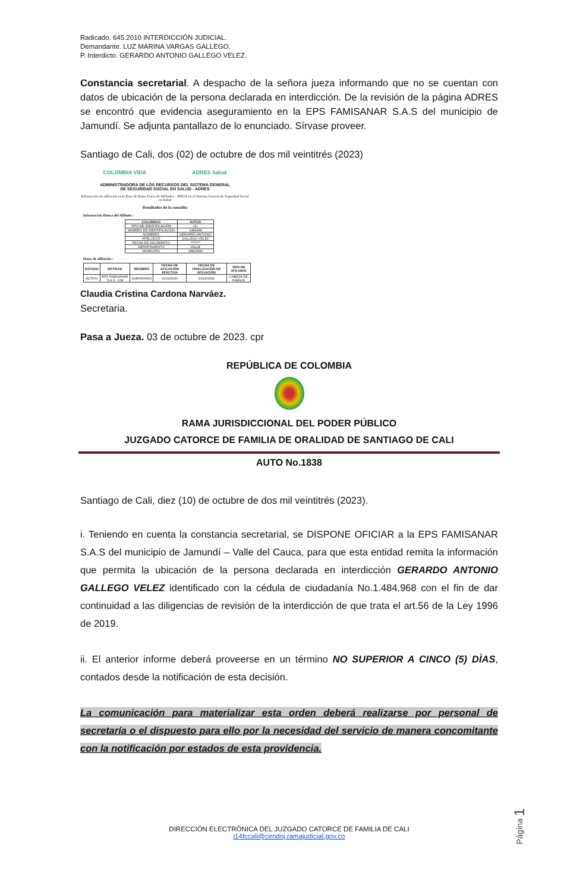Radicado. 645.2010 INTERDICCIÓN JUDICIAL.
Demandante. LUZ MARINA VARGAS GALLEGO.
P. Interdicto. GERARDO ANTONIO GALLEGO VELEZ.
Constancia secretarial. A despacho de la señora jueza informando que no se cuentan con datos de ubicación de la persona declarada en interdicción. De la revisión de la página ADRES se encontró que evidencia aseguramiento en la EPS FAMISANAR S.A.S del municipio de Jamundí. Se adjunta pantallazo de lo enunciado. Sírvase proveer.
Santiago de Cali, dos (02) de octubre de dos mil veintitrés (2023)
COLOMBIA VIDA ADRES Salud
ADMINISTRADORA DE LOS RECURSOS DEL SISTEMA GENERAL
DE SEGURIDAD SOCIAL EN SALUD - ADRES
Información de afiliación en la Base de Datos Única de Afiliados – BDUA en el Sistema General de Seguridad Social en Salud
Resultados de la consulta
Información Básica del Afiliado :
| COLUMNAS | DATOS |
| --- | --- |
| TIPO DE IDENTIFICACIÓN | CC |
| NUMERO DE IDENTIFICACION | 1484968 |
| NOMBRES | GERARDO ANTONIO |
| APELLIDOS | GALLEGO VELEZ |
| FECHA DE NACIMIENTO | **/**/** |
| DEPARTAMENTO | VALLE |
| MUNICIPIO | JAMUNDI |
Datos de afiliación :
| ESTADO | ENTIDAD | REGIMEN | FECHA DE AFILIACIÓN EFECTIVA | FECHA DE FINALIZACIÓN DE AFILIACIÓN | TIPO DE AFILIADO |
| --- | --- | --- | --- | --- | --- |
| ACTIVO | EPS FAMISANAR S.A.S. -CM | SUBSIDIADO | 01/12/2020 | 31/12/2999 | CABEZA DE FAMILIA |
Claudia Cristina Cardona Narváez.
Secretaria.
Pasa a Jueza. 03 de octubre de 2023. cpr
REPÚBLICA DE COLOMBIA
RAMA JURISDICCIONAL DEL PODER PÚBLICO
JUZGADO CATORCE DE FAMILIA DE ORALIDAD DE SANTIAGO DE CALI
AUTO No.1838
Santiago de Cali, diez (10) de octubre de dos mil veintitrés (2023).
i. Teniendo en cuenta la constancia secretarial, se DISPONE OFICIAR a la EPS FAMISANAR S.A.S del municipio de Jamundí – Valle del Cauca, para que esta entidad remita la información que permita la ubicación de la persona declarada en interdicción GERARDO ANTONIO GALLEGO VELEZ identificado con la cédula de ciudadanía No.1.484.968 con el fin de dar continuidad a las diligencias de revisión de la interdicción de que trata el art.56 de la Ley 1996 de 2019.
ii. El anterior informe deberá proveerse en un término NO SUPERIOR A CINCO (5) DÌAS, contados desde la notificación de esta decisión.
La comunicación para materializar esta orden deberá realizarse por personal de secretaría o el dispuesto para ello por la necesidad del servicio de manera concomitante con la notificación por estados de esta providencia.
Página 1
DIRECCIÓN ELECTRÓNICA DEL JUZGADO CATORCE DE FAMILIA DE CALI
j14fccali@cendoj.ramajudicial.gov.co